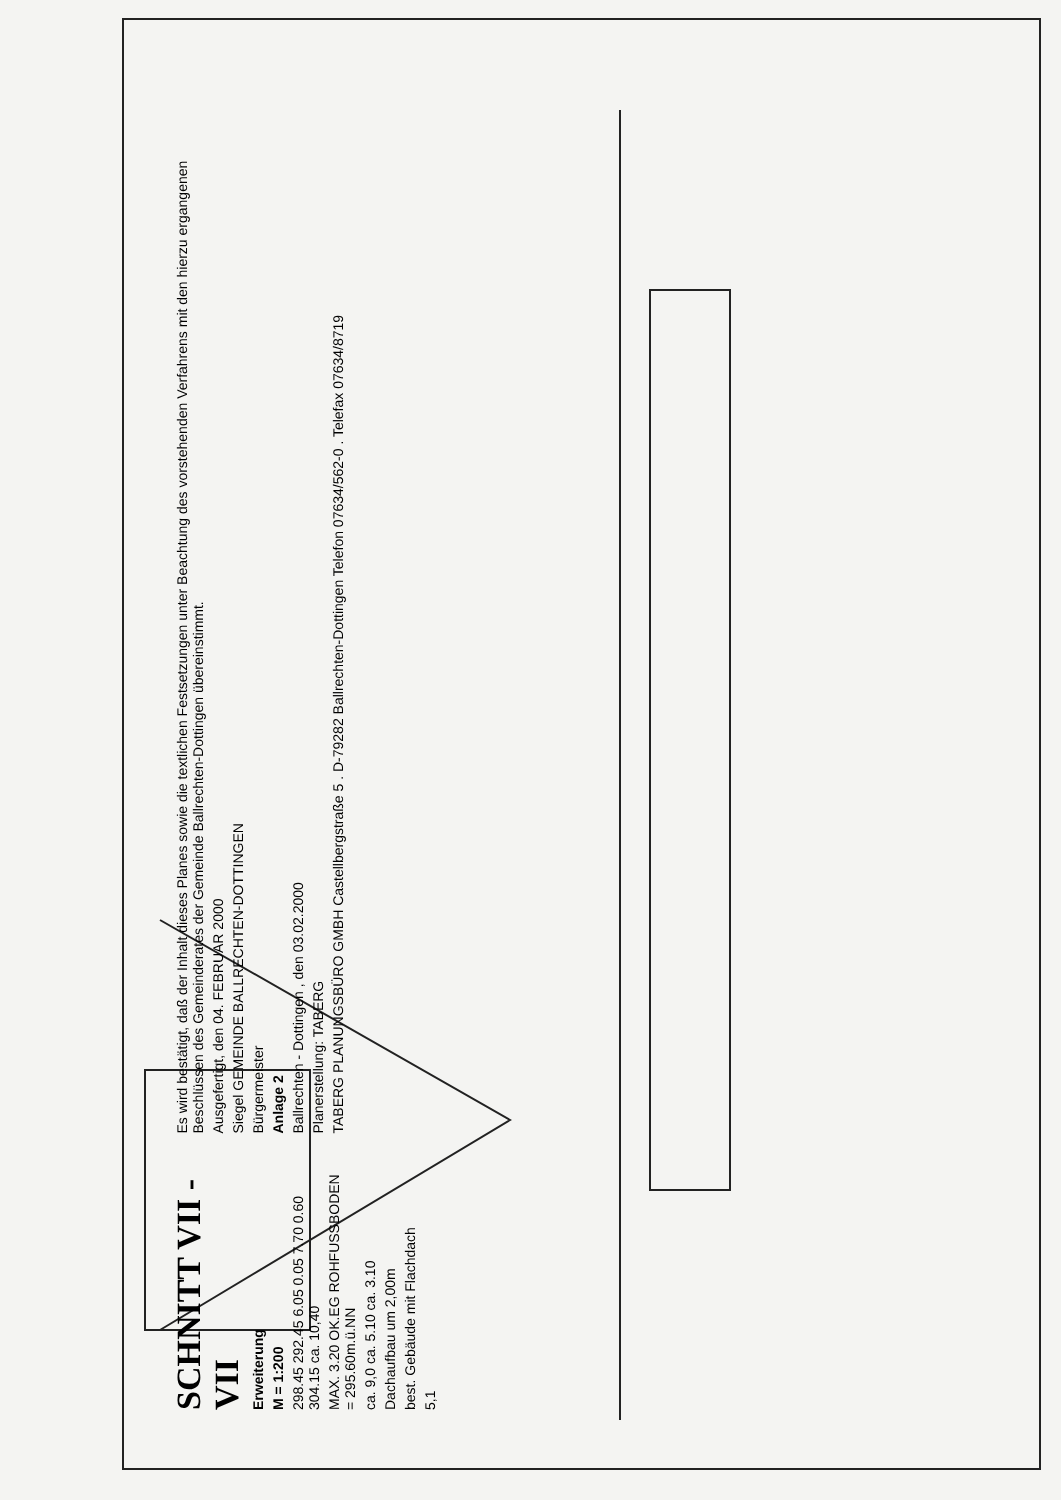SCHNITT VII - VII
Erweiterung
M = 1:200
298.45 292.45 6.05 0.05 7.70 0.60 304.15 ca. 10,40
MAX. 3.20 OK.EG ROHFUSSBODEN = 295.60m.ü.NN
ca. 9,0 ca. 5.10 ca. 3.10
Dachaufbau um 2,00m
best. Gebäude mit Flachdach
5,1
Es wird bestätigt, daß der Inhalt dieses Planes sowie die textlichen Festsetzungen unter Beachtung des vorstehenden Verfahrens mit den hierzu ergangenen Beschlüssen des Gemeinderates der Gemeinde Ballrechten-Dottingen übereinstimmt.
Ausgefertigt, den 04. FEBRUAR 2000
Siegel GEMEINDE BALLRECHTEN-DOTTINGEN
Bürgermeister
Anlage 2
Ballrechten - Dottingen , den 03.02.2000
Planerstellung: TABERG
TABERG PLANUNGSBÜRO GMBH Castellbergstraße 5 . D-79282 Ballrechten-Dottingen Telefon 07634/562-0 . Telefax 07634/8719